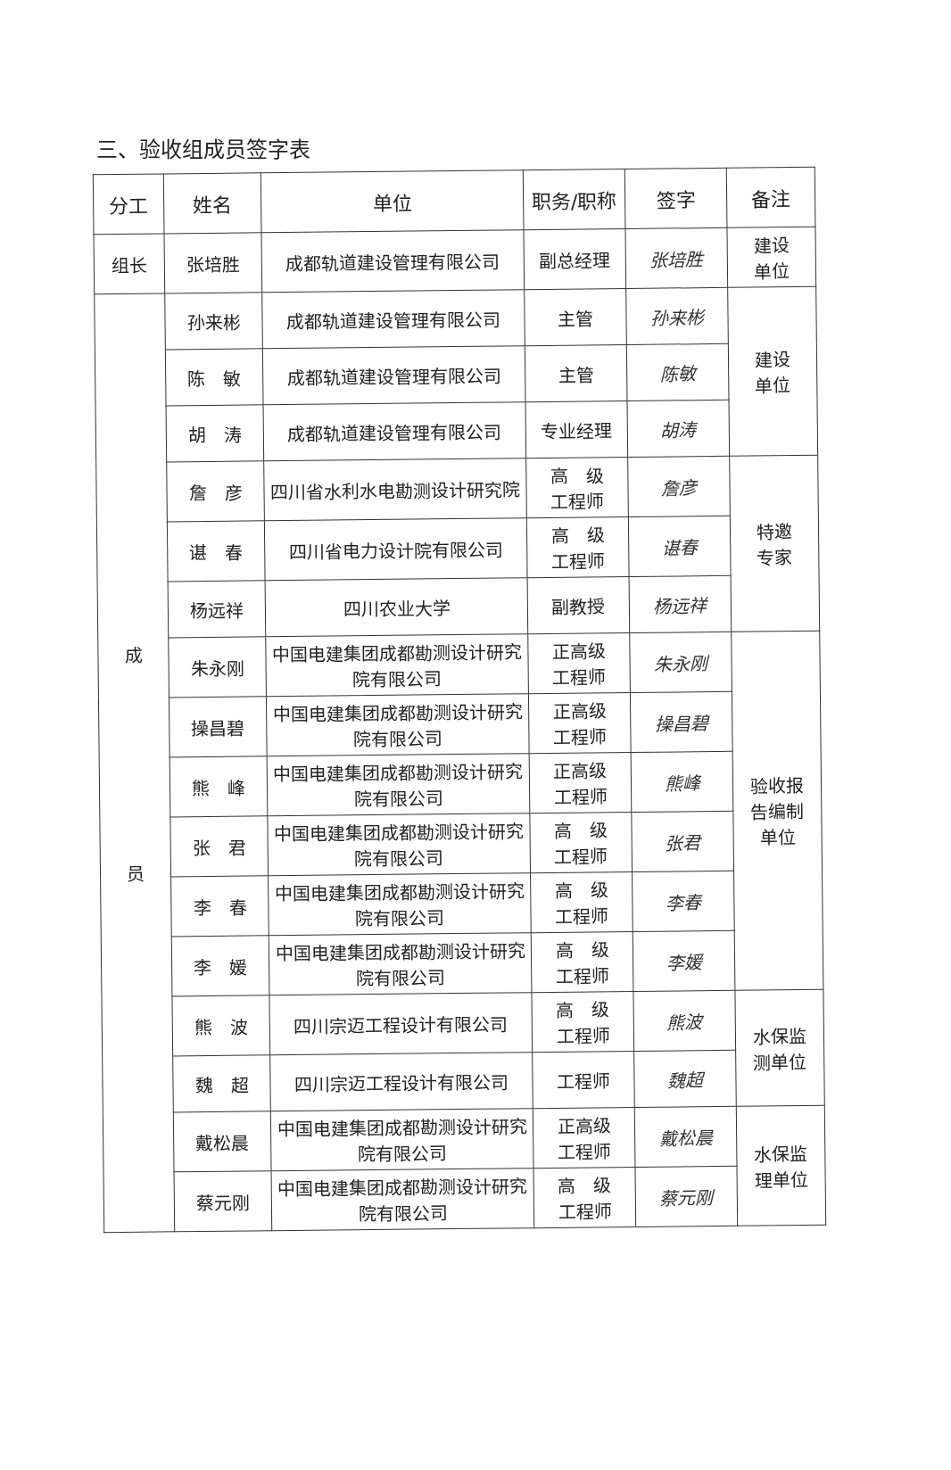三、验收组成员签字表
| 分工 | 姓名 | 单位 | 职务/职称 | 签字 | 备注 |
| --- | --- | --- | --- | --- | --- |
| 组长 | 张培胜 | 成都轨道建设管理有限公司 | 副总经理 | 张培胜 | 建设 单位 |
| 成 员 | 孙来彬 | 成都轨道建设管理有限公司 | 主管 | 孙来彬 | 建设 单位 |
| | 陈 敏 | 成都轨道建设管理有限公司 | 主管 | 陈敏 | |
| | 胡 涛 | 成都轨道建设管理有限公司 | 专业经理 | 胡涛 | |
| | 詹 彦 | 四川省水利水电勘测设计研究院 | 高 级 工程师 | 詹彦 | 特邀 专家 |
| | 谌 春 | 四川省电力设计院有限公司 | 高 级 工程师 | 谌春 | |
| | 杨远祥 | 四川农业大学 | 副教授 | 杨远祥 | |
| | 朱永刚 | 中国电建集团成都勘测设计研究院有限公司 | 正高级 工程师 | 朱永刚 | 验收报 告编制 单位 |
| | 操昌碧 | 中国电建集团成都勘测设计研究院有限公司 | 正高级 工程师 | 操昌碧 | |
| | 熊 峰 | 中国电建集团成都勘测设计研究院有限公司 | 正高级 工程师 | 熊峰 | |
| | 张 君 | 中国电建集团成都勘测设计研究院有限公司 | 高 级 工程师 | 张君 | |
| | 李 春 | 中国电建集团成都勘测设计研究院有限公司 | 高 级 工程师 | 李春 | |
| | 李 媛 | 中国电建集团成都勘测设计研究院有限公司 | 高 级 工程师 | 李媛 | |
| | 熊 波 | 四川宗迈工程设计有限公司 | 高 级 工程师 | 熊波 | 水保监 测单位 |
| | 魏 超 | 四川宗迈工程设计有限公司 | 工程师 | 魏超 | |
| | 戴松晨 | 中国电建集团成都勘测设计研究院有限公司 | 正高级 工程师 | 戴松晨 | 水保监 理单位 |
| | 蔡元刚 | 中国电建集团成都勘测设计研究院有限公司 | 高 级 工程师 | 蔡元刚 | |